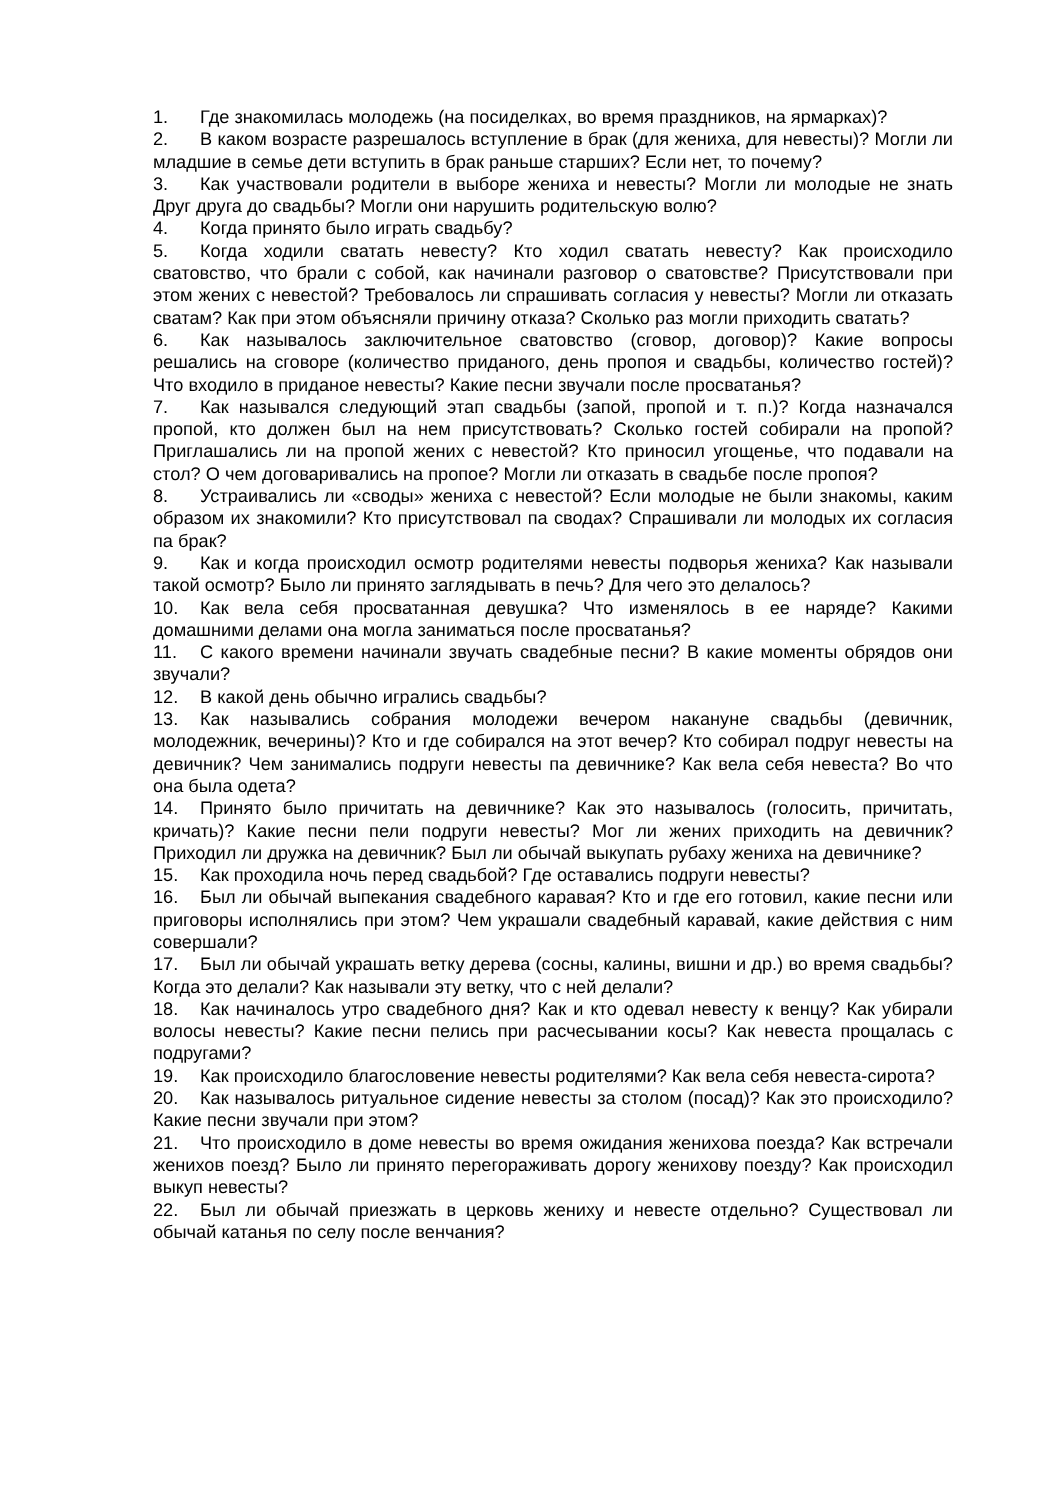1. Где знакомилась молодежь (на посиделках, во время праздников, на ярмарках)?
2. В каком возрасте разрешалось вступление в брак (для жениха, для невесты)? Могли ли младшие в семье дети вступить в брак раньше старших? Если нет, то почему?
3. Как участвовали родители в выборе жениха и невесты? Могли ли молодые не знать Друг друга до свадьбы? Могли они нарушить родительскую волю?
4. Когда принято было играть свадьбу?
5. Когда ходили сватать невесту? Кто ходил сватать невесту? Как происходило сватовство, что брали с собой, как начинали разговор о сватовстве? Присутствовали при этом жених с невестой? Требовалось ли спрашивать согласия у невесты? Могли ли отказать сватам? Как при этом объясняли причину отказа? Сколько раз могли приходить сватать?
6. Как называлось заключительное сватовство (сговор, договор)? Какие вопросы решались на сговоре (количество приданого, день пропоя и свадьбы, количество гостей)? Что входило в приданое невесты? Какие песни звучали после просватанья?
7. Как назывался следующий этап свадьбы (запой, пропой и т. п.)? Когда назначался пропой, кто должен был на нем присутствовать? Сколько гостей собирали на пропой? Приглашались ли на пропой жених с невестой? Кто приносил угощенье, что подавали на стол? О чем договаривались на пропое? Могли ли отказать в свадьбе после пропоя?
8. Устраивались ли «своды» жениха с невестой? Если молодые не были знакомы, каким образом их знакомили? Кто присутствовал па сводах? Спрашивали ли молодых их согласия па брак?
9. Как и когда происходил осмотр родителями невесты подворья жениха? Как называли такой осмотр? Было ли принято заглядывать в печь? Для чего это делалось?
10. Как вела себя просватанная девушка? Что изменялось в ее наряде? Какими домашними делами она могла заниматься после просватанья?
11. С какого времени начинали звучать свадебные песни? В какие моменты обрядов они звучали?
12. В какой день обычно игрались свадьбы?
13. Как назывались собрания молодежи вечером накануне свадьбы (девичник, молодежник, вечерины)? Кто и где собирался на этот вечер? Кто собирал подруг невесты на девичник? Чем занимались подруги невесты па девичнике? Как вела себя невеста? Во что она была одета?
14. Принято было причитать на девичнике? Как это называлось (голосить, причитать, кричать)? Какие песни пели подруги невесты? Мог ли жених приходить на девичник? Приходил ли дружка на девичник? Был ли обычай выкупать рубаху жениха на девичнике?
15. Как проходила ночь перед свадьбой? Где оставались подруги невесты?
16. Был ли обычай выпекания свадебного каравая? Кто и где его готовил, какие песни или приговоры исполнялись при этом? Чем украшали свадебный каравай, какие действия с ним совершали?
17. Был ли обычай украшать ветку дерева (сосны, калины, вишни и др.) во время свадьбы? Когда это делали? Как называли эту ветку, что с ней делали?
18. Как начиналось утро свадебного дня? Как и кто одевал невесту к венцу? Как убирали волосы невесты? Какие песни пелись при расчесывании косы? Как невеста прощалась с подругами?
19. Как происходило благословение невесты родителями? Как вела себя невеста-сирота?
20. Как называлось ритуальное сидение невесты за столом (посад)? Как это происходило? Какие песни звучали при этом?
21. Что происходило в доме невесты во время ожидания женихова поезда? Как встречали женихов поезд? Было ли принято перегораживать дорогу женихову поезду? Как происходил выкуп невесты?
22. Был ли обычай приезжать в церковь жениху и невесте отдельно? Существовал ли обычай катанья по селу после венчания?